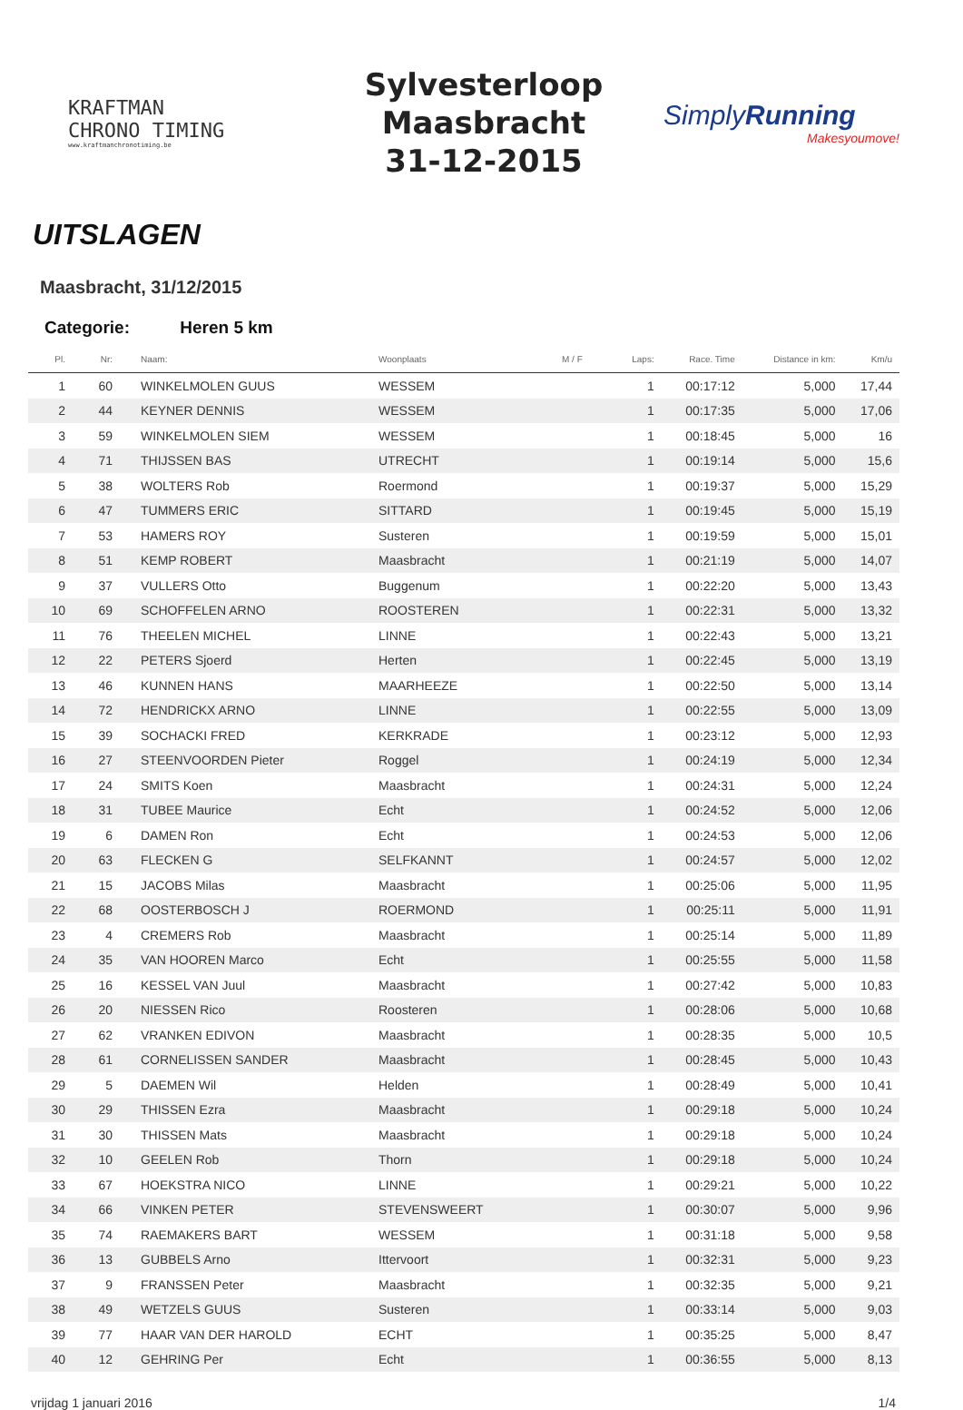KRAFTMAN
CHRONO TIMING
www.kraftmanchronotiming.be
Sylvesterloop
Maasbracht
31-12-2015
SimplyRunning
Makesyoumove!
UITSLAGEN
Maasbracht, 31/12/2015
Categorie: Heren 5 km
| Pl. | Nr: | Naam: | Woonplaats | M / F | Laps: | Race. Time | Distance in km: | Km/u |
| --- | --- | --- | --- | --- | --- | --- | --- | --- |
| 1 | 60 | WINKELMOLEN GUUS | WESSEM | | 1 | 00:17:12 | 5,000 | 17,44 |
| 2 | 44 | KEYNER DENNIS | WESSEM | | 1 | 00:17:35 | 5,000 | 17,06 |
| 3 | 59 | WINKELMOLEN SIEM | WESSEM | | 1 | 00:18:45 | 5,000 | 16 |
| 4 | 71 | THIJSSEN BAS | UTRECHT | | 1 | 00:19:14 | 5,000 | 15,6 |
| 5 | 38 | WOLTERS Rob | Roermond | | 1 | 00:19:37 | 5,000 | 15,29 |
| 6 | 47 | TUMMERS ERIC | SITTARD | | 1 | 00:19:45 | 5,000 | 15,19 |
| 7 | 53 | HAMERS ROY | Susteren | | 1 | 00:19:59 | 5,000 | 15,01 |
| 8 | 51 | KEMP ROBERT | Maasbracht | | 1 | 00:21:19 | 5,000 | 14,07 |
| 9 | 37 | VULLERS Otto | Buggenum | | 1 | 00:22:20 | 5,000 | 13,43 |
| 10 | 69 | SCHOFFELEN ARNO | ROOSTEREN | | 1 | 00:22:31 | 5,000 | 13,32 |
| 11 | 76 | THEELEN MICHEL | LINNE | | 1 | 00:22:43 | 5,000 | 13,21 |
| 12 | 22 | PETERS Sjoerd | Herten | | 1 | 00:22:45 | 5,000 | 13,19 |
| 13 | 46 | KUNNEN HANS | MAARHEEZE | | 1 | 00:22:50 | 5,000 | 13,14 |
| 14 | 72 | HENDRICKX ARNO | LINNE | | 1 | 00:22:55 | 5,000 | 13,09 |
| 15 | 39 | SOCHACKI FRED | KERKRADE | | 1 | 00:23:12 | 5,000 | 12,93 |
| 16 | 27 | STEENVOORDEN Pieter | Roggel | | 1 | 00:24:19 | 5,000 | 12,34 |
| 17 | 24 | SMITS Koen | Maasbracht | | 1 | 00:24:31 | 5,000 | 12,24 |
| 18 | 31 | TUBEE Maurice | Echt | | 1 | 00:24:52 | 5,000 | 12,06 |
| 19 | 6 | DAMEN Ron | Echt | | 1 | 00:24:53 | 5,000 | 12,06 |
| 20 | 63 | FLECKEN G | SELFKANNT | | 1 | 00:24:57 | 5,000 | 12,02 |
| 21 | 15 | JACOBS Milas | Maasbracht | | 1 | 00:25:06 | 5,000 | 11,95 |
| 22 | 68 | OOSTERBOSCH J | ROERMOND | | 1 | 00:25:11 | 5,000 | 11,91 |
| 23 | 4 | CREMERS Rob | Maasbracht | | 1 | 00:25:14 | 5,000 | 11,89 |
| 24 | 35 | VAN HOOREN Marco | Echt | | 1 | 00:25:55 | 5,000 | 11,58 |
| 25 | 16 | KESSEL VAN Juul | Maasbracht | | 1 | 00:27:42 | 5,000 | 10,83 |
| 26 | 20 | NIESSEN Rico | Roosteren | | 1 | 00:28:06 | 5,000 | 10,68 |
| 27 | 62 | VRANKEN EDIVON | Maasbracht | | 1 | 00:28:35 | 5,000 | 10,5 |
| 28 | 61 | CORNELISSEN SANDER | Maasbracht | | 1 | 00:28:45 | 5,000 | 10,43 |
| 29 | 5 | DAEMEN Wil | Helden | | 1 | 00:28:49 | 5,000 | 10,41 |
| 30 | 29 | THISSEN Ezra | Maasbracht | | 1 | 00:29:18 | 5,000 | 10,24 |
| 31 | 30 | THISSEN Mats | Maasbracht | | 1 | 00:29:18 | 5,000 | 10,24 |
| 32 | 10 | GEELEN Rob | Thorn | | 1 | 00:29:18 | 5,000 | 10,24 |
| 33 | 67 | HOEKSTRA NICO | LINNE | | 1 | 00:29:21 | 5,000 | 10,22 |
| 34 | 66 | VINKEN PETER | STEVENSWEERT | | 1 | 00:30:07 | 5,000 | 9,96 |
| 35 | 74 | RAEMAKERS BART | WESSEM | | 1 | 00:31:18 | 5,000 | 9,58 |
| 36 | 13 | GUBBELS Arno | Ittervoort | | 1 | 00:32:31 | 5,000 | 9,23 |
| 37 | 9 | FRANSSEN Peter | Maasbracht | | 1 | 00:32:35 | 5,000 | 9,21 |
| 38 | 49 | WETZELS GUUS | Susteren | | 1 | 00:33:14 | 5,000 | 9,03 |
| 39 | 77 | HAAR VAN DER HAROLD | ECHT | | 1 | 00:35:25 | 5,000 | 8,47 |
| 40 | 12 | GEHRING Per | Echt | | 1 | 00:36:55 | 5,000 | 8,13 |
vrijdag 1 januari 2016 1/4